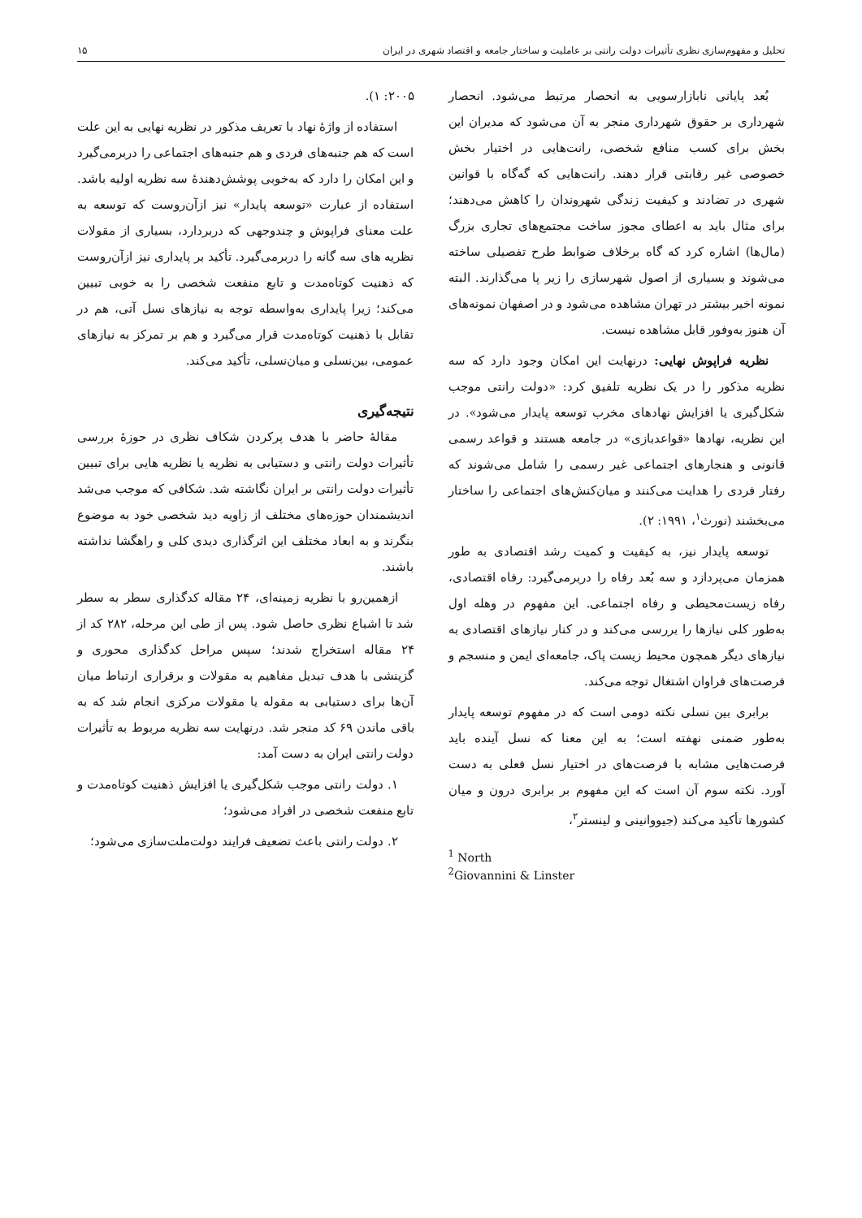تحلیل و مفهوم‌سازی نظری تأثیرات دولت رانتی بر عاملیت و ساختار جامعه و اقتصاد شهری در ایران ۱۵
بُعد پایانی نابازارسویی به انحصار مرتبط می‌شود. انحصار شهرداری بر حقوق شهرداری منجر به آن می‌شود که مدیران این بخش برای کسب منافع شخصی، رانت‌هایی در اختیار بخش خصوصی غیر رقابتی قرار دهند. رانت‌هایی که گه‌گاه با قوانین شهری در تضادند و کیفیت زندگی شهروندان را کاهش می‌دهند؛ برای مثال باید به اعطای مجوز ساخت مجتمع‌های تجاری بزرگ (مال‌ها) اشاره کرد که گاه برخلاف ضوابط طرح تفصیلی ساخته می‌شوند و بسیاری از اصول شهرسازی را زیر پا می‌گذارند. البته نمونه اخیر بیشتر در تهران مشاهده می‌شود و در اصفهان نمونه‌های آن هنوز به‌وفور قابل مشاهده نیست.
نظریه فراپوش نهایی: درنهایت این امکان وجود دارد که سه نظریه مذکور را در یک نظریه تلفیق کرد: «دولت رانتی موجب شکل‌گیری یا افزایش نهادهای مخرب توسعه پایدار می‌شود». در این نظریه، نهادها «قواعدبازی» در جامعه هستند و قواعد رسمی قانونی و هنجارهای اجتماعی غیر رسمی را شامل می‌شوند که رفتار فردی را هدایت می‌کنند و میان‌کنش‌های اجتماعی را ساختار می‌بخشند (نورث<sup>۱</sup>، ۱۹۹۱: ۲).
توسعه پایدار نیز، به کیفیت و کمیت رشد اقتصادی به طور همزمان می‌پردازد و سه بُعد رفاه را دربرمی‌گیرد: رفاه اقتصادی، رفاه زیست‌محیطی و رفاه اجتماعی. این مفهوم در وهله اول به‌طور کلی نیازها را بررسی می‌کند و در کنار نیازهای اقتصادی به نیازهای دیگر همچون محیط زیست پاک، جامعه‌ای ایمن و منسجم و فرصت‌های فراوان اشتغال توجه می‌کند.
برابری بین نسلی نکته دومی است که در مفهوم توسعه پایدار به‌طور ضمنی نهفته است؛ به این معنا که نسل آینده باید فرصت‌هایی مشابه با فرصت‌های در اختیار نسل فعلی به دست آورد. نکته سوم آن است که این مفهوم بر برابری درون و میان کشورها تأکید می‌کند (جیووانینی و لینستر<sup>۲</sup>،
<sup>1</sup> North
<sup>2</sup> Giovannini & Linster
۲۰۰۵: ۱).
استفاده از واژهٔ نهاد با تعریف مذکور در نظریه نهایی به این علت است که هم جنبه‌های فردی و هم جنبه‌های اجتماعی را دربرمی‌گیرد و این امکان را دارد که به‌خوبی پوشش‌دهندهٔ سه نظریه اولیه باشد. استفاده از عبارت «توسعه پایدار» نیز ازآن‌روست که توسعه به علت معنای فراپوش و چندوجهی که دربردارد، بسیاری از مقولات نظریه های سه گانه را دربرمی‌گیرد. تأکید بر پایداری نیز ازآن‌روست که ذهنیت کوتاه‌مدت و تابع منفعت شخصی را به خوبی تبیین می‌کند؛ زیرا پایداری به‌واسطه توجه به نیازهای نسل آتی، هم در تقابل با ذهنیت کوتاه‌مدت قرار می‌گیرد و هم بر تمرکز به نیازهای عمومی، بین‌نسلی و میان‌نسلی، تأکید می‌کند.
نتیجه‌گیری
مقالهٔ حاضر با هدف پرکردن شکاف نظری در حوزهٔ بررسی تأثیرات دولت رانتی و دستیابی به نظریه یا نظریه هایی برای تبیین تأثیرات دولت رانتی بر ایران نگاشته شد. شکافی که موجب می‌شد اندیشمندان حوزه‌های مختلف از زاویه دید شخصی خود به موضوع بنگرند و به ابعاد مختلف این اثرگذاری دیدی کلی و راهگشا نداشته باشند.
ازهمین‌رو با نظریه زمینه‌ای، ۲۴ مقاله کدگذاری سطر به سطر شد تا اشباع نظری حاصل شود. پس از طی این مرحله، ۲۸۲ کد از ۲۴ مقاله استخراج شدند؛ سپس مراحل کدگذاری محوری و گزینشی با هدف تبدیل مفاهیم به مقولات و برقراری ارتباط میان آن‌ها برای دستیابی به مقوله یا مقولات مرکزی انجام شد که به باقی ماندن ۶۹ کد منجر شد. درنهایت سه نظریه مربوط به تأثیرات دولت رانتی ایران به دست آمد:
۱. دولت رانتی موجب شکل‌گیری یا افزایش ذهنیت کوتاه‌مدت و تابع منفعت شخصی در افراد می‌شود؛
۲. دولت رانتی باعث تضعیف فرایند دولت‌ملت‌سازی می‌شود؛